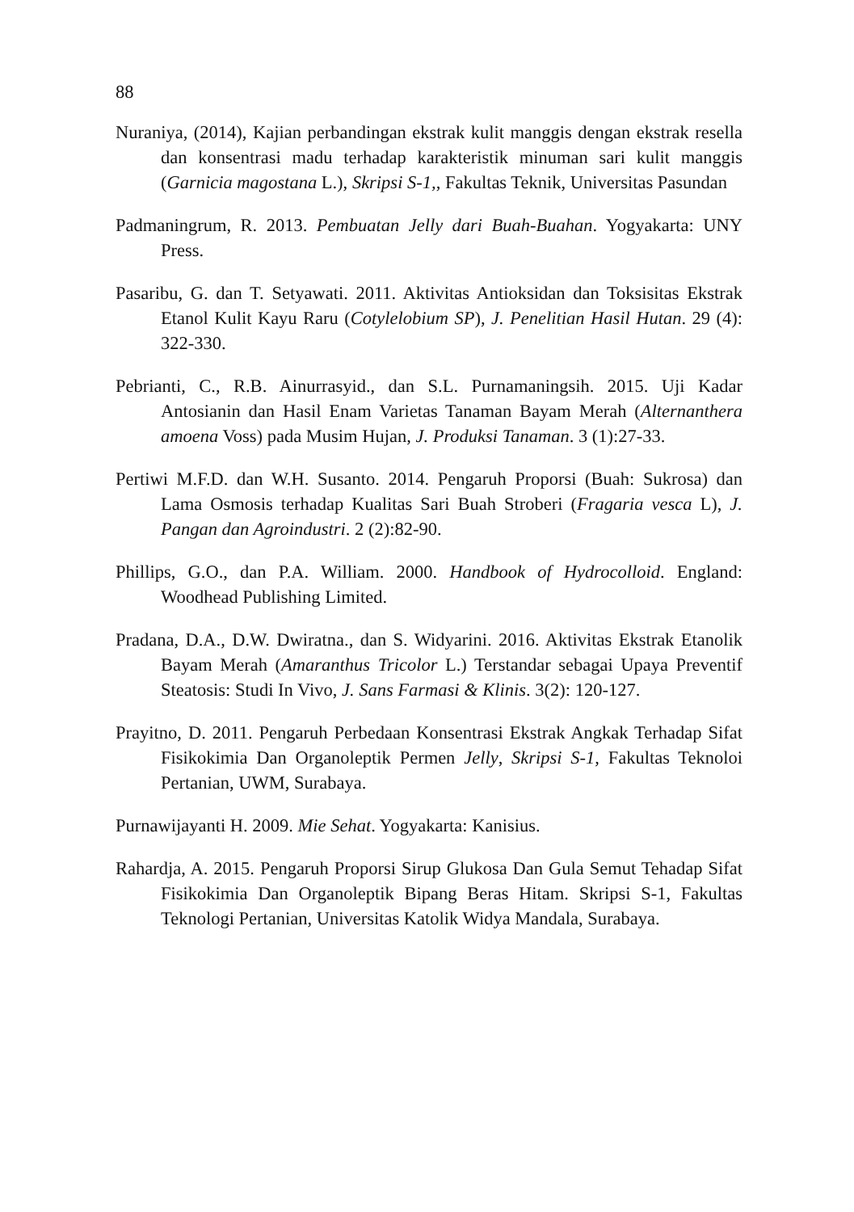88
Nuraniya, (2014), Kajian perbandingan ekstrak kulit manggis dengan ekstrak resella dan konsentrasi madu terhadap karakteristik minuman sari kulit manggis (Garnicia magostana L.), Skripsi S-1,, Fakultas Teknik, Universitas Pasundan
Padmaningrum, R. 2013. Pembuatan Jelly dari Buah-Buahan. Yogyakarta: UNY Press.
Pasaribu, G. dan T. Setyawati. 2011. Aktivitas Antioksidan dan Toksisitas Ekstrak Etanol Kulit Kayu Raru (Cotylelobium SP), J. Penelitian Hasil Hutan. 29 (4): 322-330.
Pebrianti, C., R.B. Ainurrasyid., dan S.L. Purnamaningsih. 2015. Uji Kadar Antosianin dan Hasil Enam Varietas Tanaman Bayam Merah (Alternanthera amoena Voss) pada Musim Hujan, J. Produksi Tanaman. 3 (1):27-33.
Pertiwi M.F.D. dan W.H. Susanto. 2014. Pengaruh Proporsi (Buah: Sukrosa) dan Lama Osmosis terhadap Kualitas Sari Buah Stroberi (Fragaria vesca L), J. Pangan dan Agroindustri. 2 (2):82-90.
Phillips, G.O., dan P.A. William. 2000. Handbook of Hydrocolloid. England: Woodhead Publishing Limited.
Pradana, D.A., D.W. Dwiratna., dan S. Widyarini. 2016. Aktivitas Ekstrak Etanolik Bayam Merah (Amaranthus Tricolor L.) Terstandar sebagai Upaya Preventif Steatosis: Studi In Vivo, J. Sans Farmasi & Klinis. 3(2): 120-127.
Prayitno, D. 2011. Pengaruh Perbedaan Konsentrasi Ekstrak Angkak Terhadap Sifat Fisikokimia Dan Organoleptik Permen Jelly, Skripsi S-1, Fakultas Teknoloi Pertanian, UWM, Surabaya.
Purnawijayanti H. 2009. Mie Sehat. Yogyakarta: Kanisius.
Rahardja, A. 2015. Pengaruh Proporsi Sirup Glukosa Dan Gula Semut Tehadap Sifat Fisikokimia Dan Organoleptik Bipang Beras Hitam. Skripsi S-1, Fakultas Teknologi Pertanian, Universitas Katolik Widya Mandala, Surabaya.